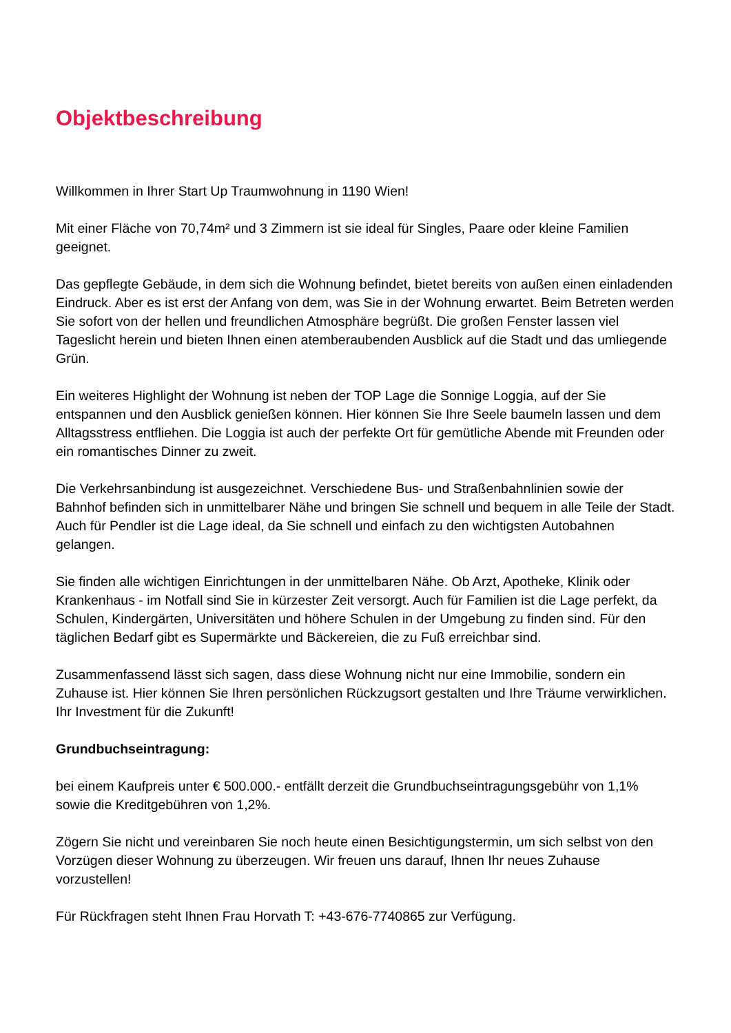Objektbeschreibung
Willkommen in Ihrer Start Up Traumwohnung in 1190 Wien!
Mit einer Fläche von 70,74m² und 3 Zimmern ist sie ideal für Singles, Paare oder kleine Familien geeignet.
Das gepflegte Gebäude, in dem sich die Wohnung befindet, bietet bereits von außen einen einladenden Eindruck. Aber es ist erst der Anfang von dem, was Sie in der Wohnung erwartet. Beim Betreten werden Sie sofort von der hellen und freundlichen Atmosphäre begrüßt. Die großen Fenster lassen viel Tageslicht herein und bieten Ihnen einen atemberaubenden Ausblick auf die Stadt und das umliegende Grün.
Ein weiteres Highlight der Wohnung ist neben der TOP Lage die Sonnige Loggia, auf der Sie entspannen und den Ausblick genießen können. Hier können Sie Ihre Seele baumeln lassen und dem Alltagsstress entfliehen. Die Loggia ist auch der perfekte Ort für gemütliche Abende mit Freunden oder ein romantisches Dinner zu zweit.
Die Verkehrsanbindung ist ausgezeichnet. Verschiedene Bus- und Straßenbahnlinien sowie der Bahnhof befinden sich in unmittelbarer Nähe und bringen Sie schnell und bequem in alle Teile der Stadt. Auch für Pendler ist die Lage ideal, da Sie schnell und einfach zu den wichtigsten Autobahnen gelangen.
Sie finden alle wichtigen Einrichtungen in der unmittelbaren Nähe. Ob Arzt, Apotheke, Klinik oder Krankenhaus - im Notfall sind Sie in kürzester Zeit versorgt. Auch für Familien ist die Lage perfekt, da Schulen, Kindergärten, Universitäten und höhere Schulen in der Umgebung zu finden sind. Für den täglichen Bedarf gibt es Supermärkte und Bäckereien, die zu Fuß erreichbar sind.
Zusammenfassend lässt sich sagen, dass diese Wohnung nicht nur eine Immobilie, sondern ein Zuhause ist. Hier können Sie Ihren persönlichen Rückzugsort gestalten und Ihre Träume verwirklichen. Ihr Investment für die Zukunft!
Grundbuchseintragung:
bei einem Kaufpreis unter € 500.000.- entfällt derzeit die Grundbuchseintragungsgebühr von 1,1% sowie die Kreditgebühren von 1,2%.
Zögern Sie nicht und vereinbaren Sie noch heute einen Besichtigungstermin, um sich selbst von den Vorzügen dieser Wohnung zu überzeugen. Wir freuen uns darauf, Ihnen Ihr neues Zuhause vorzustellen!
Für Rückfragen steht Ihnen Frau Horvath T: +43-676-7740865 zur Verfügung.